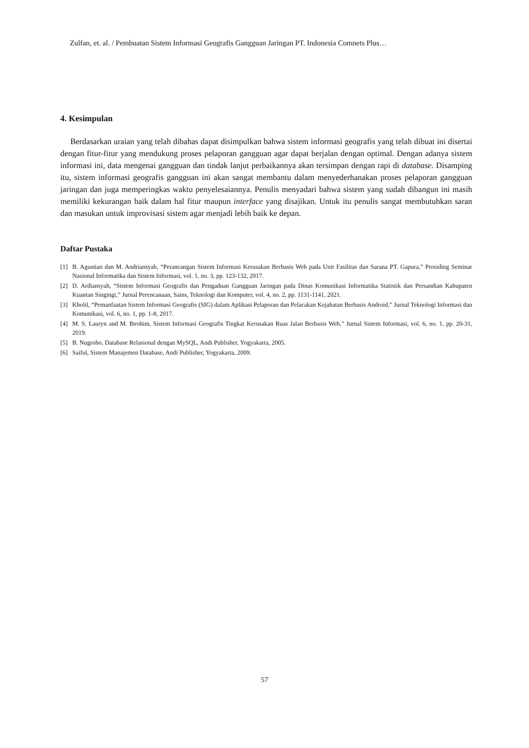Zulfan, et. al. / Pembuatan Sistem Informasi Geografis Gangguan Jaringan PT. Indonesia Comnets Plus…
4. Kesimpulan
Berdasarkan uraian yang telah dibahas dapat disimpulkan bahwa sistem informasi geografis yang telah dibuat ini disertai dengan fitur-fitur yang mendukung proses pelaporan gangguan agar dapat berjalan dengan optimal. Dengan adanya sistem informasi ini, data mengenai gangguan dan tindak lanjut perbaikannya akan tersimpan dengan rapi di database. Disamping itu, sistem informasi geografis gangguan ini akan sangat membantu dalam menyederhanakan proses pelaporan gangguan jaringan dan juga memperingkas waktu penyelesaiannya. Penulis menyadari bahwa sistem yang sudah dibangun ini masih memiliki kekurangan baik dalam hal fitur maupun interface yang disajikan. Untuk itu penulis sangat membutuhkan saran dan masukan untuk improvisasi sistem agar menjadi lebih baik ke depan.
Daftar Pustaka
[1] B. Agustian dan M. Andriansyah, “Perancangan Sistem Informasi Kerusakan Berbasis Web pada Unit Fasilitas dan Sarana PT. Gapura,” Prosiding Seminar Nasional Informatika dan Sistem Informasi, vol. 1, no. 3, pp. 123-132, 2017.
[2] D. Ardiansyah, “Sistem Informasi Geografis dan Pengaduan Gangguan Jaringan pada Dinas Komunikasi Informatika Statistik dan Persandian Kabupaten Kuantan Singingi,” Jurnal Perencanaan, Sains, Teknologi dan Komputer, vol. 4, no. 2, pp. 1131-1141, 2021.
[3] Kholil, “Pemanfaatan Sistem Informasi Geografis (SIG) dalam Aplikasi Pelaporan dan Pelacakan Kejahatan Berbasis Android,” Jurnal Teknologi Informasi dan Komunikasi, vol. 6, no. 1, pp. 1-8, 2017.
[4] M. S. Lauryn and M. Ibrohim, Sistem Informasi Geografis Tingkat Kerusakan Ruas Jalan Berbasis Web,” Jurnal Sistem Informasi, vol. 6, no. 1, pp. 20-31, 2019.
[5] B. Nugroho, Database Relasional dengan MySQL, Andi Publisher, Yogyakarta, 2005.
[6] Saiful, Sistem Manajemen Database, Andi Publisher, Yogyakarta, 2009.
57